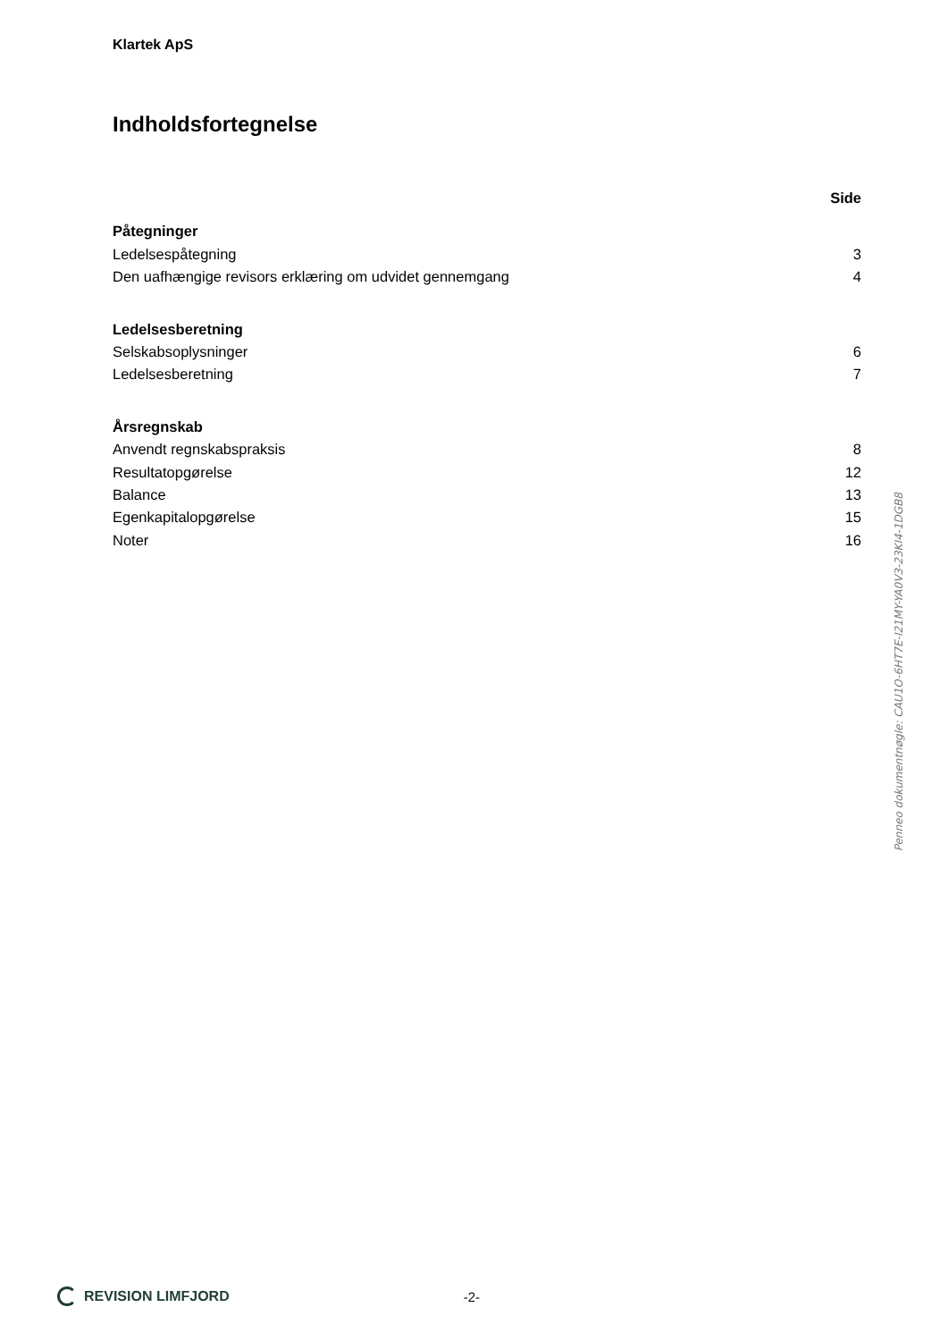Klartek ApS
Indholdsfortegnelse
| | Side |
| Påtegninger | |
| Ledelsespåtegning | 3 |
| Den uafhængige revisors erklæring om udvidet gennemgang | 4 |
| Ledelsesberetning | |
| Selskabsoplysninger | 6 |
| Ledelsesberetning | 7 |
| Årsregnskab | |
| Anvendt regnskabspraksis | 8 |
| Resultatopgørelse | 12 |
| Balance | 13 |
| Egenkapitalopgørelse | 15 |
| Noter | 16 |
Penneo dokumentnøgle: CAU1O-6HT7E-I21MY-YA0V3-23KI4-1DGB8
REVISION LIMFJORD -2-